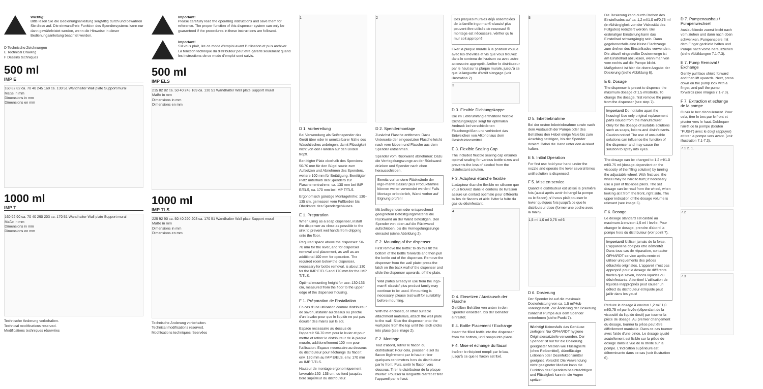Wichtig!
Bitte lesen Sie die Bedienungsanleitung sorgfältig durch und bewahren Sie diese auf. Die einwandfreie Funktion des Spendersystems kann nur dann gewährleistet werden, wenn die Hinweise in dieser Bedienungsanleitung beachtet werden.
D Technische Zeichnungen
E Technical Drawing
F Dessins techniques
500 ml
IMP E
160 82 82 ca. 70 40 245 169 ca. 130 51 Wandhalter Wall plate Support mural
Maße in mm
Dimensions in mm
Dimensions en mm
1000 ml
IMP T
160 92 90 ca. 70 40 290 203 ca. 170 51 Wandhalter Wall plate Support mural
Maße in mm
Dimensions in mm
Dimensions en mm
Technische Änderung vorbehalten.
Technical modifications reserved.
Modifications techniques réservées
Important!
Please carefully read the operating instructions and save them for reference. The proper function of this dispenser system can only be guaranteed if the procedures in these instructions are followed.
Important!
S'il vous plaît, lire ce mode d'emploi avant l'utilisation et puis archiver. La fonction technique du distributeur peut être garanti seulement quand les instructions de ce mode d'emploi sont suivis.
500 ml
IMP ELS
215 82 82 ca. 50 40 245 169 ca. 130 51 Wandhalter Wall plate Support mural
Maße in mm
Dimensions in mm
Dimensions en mm
1000 ml
IMP TLS
225 92 90 ca. 50 40 290 203 ca. 170 51 Wandhalter Wall plate Support mural
Maße in mm
Dimensions in mm
Dimensions en mm
Technische Änderung vorbehalten.
Technical modifications reserved.
Modifications techniques réservées
1
D 1. Vorbereitung
Bei Verwendung als Seifenspender das Gerät über oder in unmittelbarer Nähe des Waschtisches anbringen, damit Flüssigkeit nicht von den Händen auf den Boden tropft.
Benötigter Platz oberhalb des Spenders: 50-70 mm für den Bügel sowie zum Aufsetzen und Abnehmen des Spenders, weitere 100 mm für Betätigung. Benötigter Platz unterhalb des Spenders zur Flaschenentnahme: ca. 130 mm bei IMP E/ELS, ca. 170 mm bei IMP T/TLS.
Ergonomisch günstige Montagehöhe: 130–135 cm, gemessen vom Fußboden bis Oberkante des Spendergehäuses.
E 1. Preparation
When using as a soap dispenser, install the dispenser as close as possible to the sink to prevent wet hands from dripping onto the floor.
Required space above the dispenser: 50-70 mm for the lever, and for dispenser removal and placement, as well as an additional 100 mm for operation. The required room below the dispenser, necessary for bottle removal, is about 130 for the IMP E/ELS and 170 mm for the IMP T/TLS.
Optimal mounting height for use: 130-135 cm, measured from the floor to the upper edge of the dispenser housing.
F 1. Préparation de l'installation
En cas d'une utilisation comme distributeur de savon, installer au dessus ou proche d'un lavabo pour que le liquide ne put pas écouler des mains sur le sol.
Espace necessaire au dessus de l'appareil: 50-70 mm pour le levier et pour mettre et retirer le distributeur de la plaque murale, additionellement 100 mm pour l'utilisation. Espace necessaire au dessous du distributeur pour l'échange du flacon: env. 130 mm au IMP E/ELS, env. 170 mm au IMP T/TLS.
Hauteur de montage ergonomiquement favorable:130–135 cm, du fond jusqu'au bord supérieur du distributeur.
2
D 2. Spendermontage
Zunächst Flasche entfernen: Dazu Unterseite der eingesetzten Flasche leicht nach vorn kippen und Flasche aus dem Spender entnehmen.
Spender vom Rückwand abnehmen: Dazu die Verriegelungszunge an der Rückwand drücken und Spender nach oben herausschieben.
Bereits vorhandene Rückwände der ingo-man® classic/ plus Produktfamilie können weiter verwendet werden! Falls Montage erforderlich, Wand vorher auf Eignung prüfen!
Mit beiliegendem oder entsprechend geeignetem Befestigungsmaterial die Rückwand an der Wand befestigen. Den Spender von oben auf die Rückwand aufschieben, bis die Verriegelungszunge einrastet (siehe Abbildung 2).
E 2. Mounting of the dispenser
First remove the bottle: to do this tilt the bottom of the bottle forwards and then pull the bottle out of the dispenser. Remove the dispenser from the wall plate: press the latch on the back wall of the dispenser and slide the dispenser upwards, off the plate.
Wall plates already in use from the ingo-man® classic/ plus product family may continue to be used. If mounting is necessary, please test wall for suitability before mounting.
With the enclosed, or other suitable attachment materials, attach the wall plate to the wall. Slide the dispenser onto the wall plate from the top until the latch clicks into place (see image 2).
F 2. Montage
Tout d'abord, retirer le flacon du distributeur: Pour cela, pousser le sol du flacon légèrement par le haut et tirer quelques centimetres hors du distributeur par le front. Puis, sortir le flacon vers dessous. Tirer le distributeur de la plaque murale: Pousser la languette d'arrêt et tirer l'appareil par le haut.
Des plâques murales déjà assemblées de la famille ingo-man® classic/ plus peuvent être utilisés de nouveau! Si montage est nécessaire, vérifier qu le mur soit approprié!
Fixer la plaque murale à la position voulue avec les chevilles et vis que vous trouvez dans le contenu de livraison ou avec autre accessoire approprié. Arrêter le distributeur par le haut sur la plaque murale, jusqu'à ce que la languette d'arrêt s'engage (voir illustration 2).
3
D 3. Flexible Dichtungskappe
Die im Lieferumfang enthaltene flexible Dichtungskappe sorgt für optimalen Andruck bei verschiedenen Flaschengrößen und verhindert das Entweichen von Alkohol aus dem Desinfektionsmittel.
E 3. Flexible Sealing Cap
The included flexible sealing cap ensures optimal sealing for various bottle sizes and prevents the loss of alcohol from the disinfectant solution.
F 3. Adapteur étanche flexible
L'adapteur étanche flexible en silicone que vous trouvez dans le contenu de livraison assure un contact optimale pour différents tailles de flacons et aide éviter la fuite du gaz du désinfectant.
4
D 4. Einsetzen / Austausch der Flasche
Gefüllten Behälter von unten in den Spender einsetzen, bis der Behälter einrastet.
E 4. Bottle Placement / Exchange
Insert the filled bottle into the dispenser from the bottom, until snaps into place.
F 4. Mise et échange du flacon
Insérer le récipient rempli par le bas, jusqu'à ce que le flacon est fixé.
5
D 5. Inbetriebnahme
Bei der ersten Inbetriebnahme sowie nach dem Austausch der Pumpe oder des Behälters den Hebel einige Male bis zum Anschlag betätigen, bis der Spender dosiert. Dabei die Hand unter den Auslauf halten.
E 5. Initial Operation
For first use hold your hand under the nozzle and operate the lever several times until solution is dispensed.
F 5. Mise en service
Quand le distributeur est utilisé la première fois (aussi après avoir échangé la pompe ou le flacon), s'il vous plaît pousser le levier quelques fois jusqu'à ce que le distributeur dose (former une poche avec la main).
1,5 ml 1,0 ml 0,75 ml 6
D 6. Dosierung
Der Spender ist auf die maximale Dosierleistung von ca. 1,5 ml/Hub voreingestellt. Zur Änderung der Dosierung zunächst Pumpe aus dem Spender entnehmen (siehe Punkt 7).
Wichtig! Keinesfalls das Gehäuse zerlegen! Nur OPHARDT hygiene Originalersatzteile verwenden. Der Spender ist nur für die Dosierung geeigneter Medien wie Flüssigseife (ohne Reibemittel), dünnflüssige Lotionen oder Desinfektionsmittel geeignet. Vorsicht! Die Verwendung nicht geeigneter Medien kann die Funktion des Spenders beeinträchtigen und Flüssigkeit kann in die Augen spritzen!
Die Dosierung kann durch Drehen des Einstellrades auf ca. 1,2 ml/1,0 ml/0,75 ml (in Abhängigkeit von der Viskosität des Füllgutes) reduziert werden. Bei erstmaliger Einstellung kann das Einstellrad schwergängig sein. Dann gegebenenfalls eine kleine Flachzange zum drehen des Einstellrades verwenden. Die aktuell eingestellte Dosiermenge ist am Einstellrad abzulesen, wenn man von vorn rechts auf die Pumpe blickt. Maßgebend ist hier die obere Angabe der Dosierung (siehe Abbildung 6).
E 6. Dosage
The dispenser is preset to dispense the maximum dosage of 1.5 ml/stroke. To change the dosage, first remove the pump from the dispenser (see step 7).
Important! Do not take apart the housing! Use only original replacement parts issued from the manufacturer. Only for the dosage of suitable solutions such as soaps, lotions and disinfectants. Caution notice! The use of unsuitable solutions can influence the function of the dispenser and may cause the solution to spray into eyes.
The dosage can be changed to 1.2 ml/1.0 ml/0.75 ml (dosage dependent on the viscosity of the filling solution) by turning the adjustable wheel. With first use, the wheel may be hard to turn; if necessary use a pair of flat-nose pliers. The set dosage can be read from the wheel, when looking at it from the front, right side. The upper indication of the dosage volume is relevant (see image 6).
F 6. Dosage
Le dosage standard est calibré au maximum à environ 1,5 ml / levée. Pour changer le dosage, prendre d'abord la pompe hors du distributeur (voir point 7).
Important! Utiliser jamais de la force. L'appareil ne doit pas être démonté! Dans tous cas de réparation, contacter OPHARDT service après-vente et utiliser uniquements des pièces détachés originales. L'appareil n'est pas approprié pour le dosage de différents fluides que savon, lotions liquides ou désinfectants. Attention! L'utilisation de liquides inappropriés peut causer un défect du distributeur et liquide peut jaillir dans les yeux!
Reduire le dosage à environ 1,2 ml/ 1,0 ml/0,75 ml par levée (dépendant de la viscosité du liquide dosé) par tourner la pièce de dosage. Au premier changement du dosage, tourner la pièce peut être difficilement maniable. Dans ce cas tourner avec l'aide d'une pince. Le dosage ajusté acutellement est lisible sur la pièce de dosage dans la vue de la droite sur la pompe. L'indication supérieure est déterminante dans ce cas (voir illustration 6).
D 7. Pumpenausbau / Pumpenwechsel
Auslaufblende zuerst leicht nach vorn ziehen und dann nach oben schwenken. Pumpenspere mit dem Finger gedrückt halten und Pumpe nach vorne herausziehen (siehe Abbildungen 7.1-7.3).
E 7. Pump Removal / Exchange
Gently pull face shield forward and then lift upwards. Next, press down on the pump lock with a finger, and pull the pump forwards (see images 7.1-7.3).
F 7. Extraction et echange de la pompe
Ouvrir le bec d'ecoulement. Pour cela, tirer le bec par le front et pivoter vers le haut. Debloquer l'arrêt de la pompe (bouton "PUSH") avec le doigt (appuyer) et tirer la pompe vers avant. (voir illustration 7.1-7.3).
7.1 2. 1.
7.2
7.3